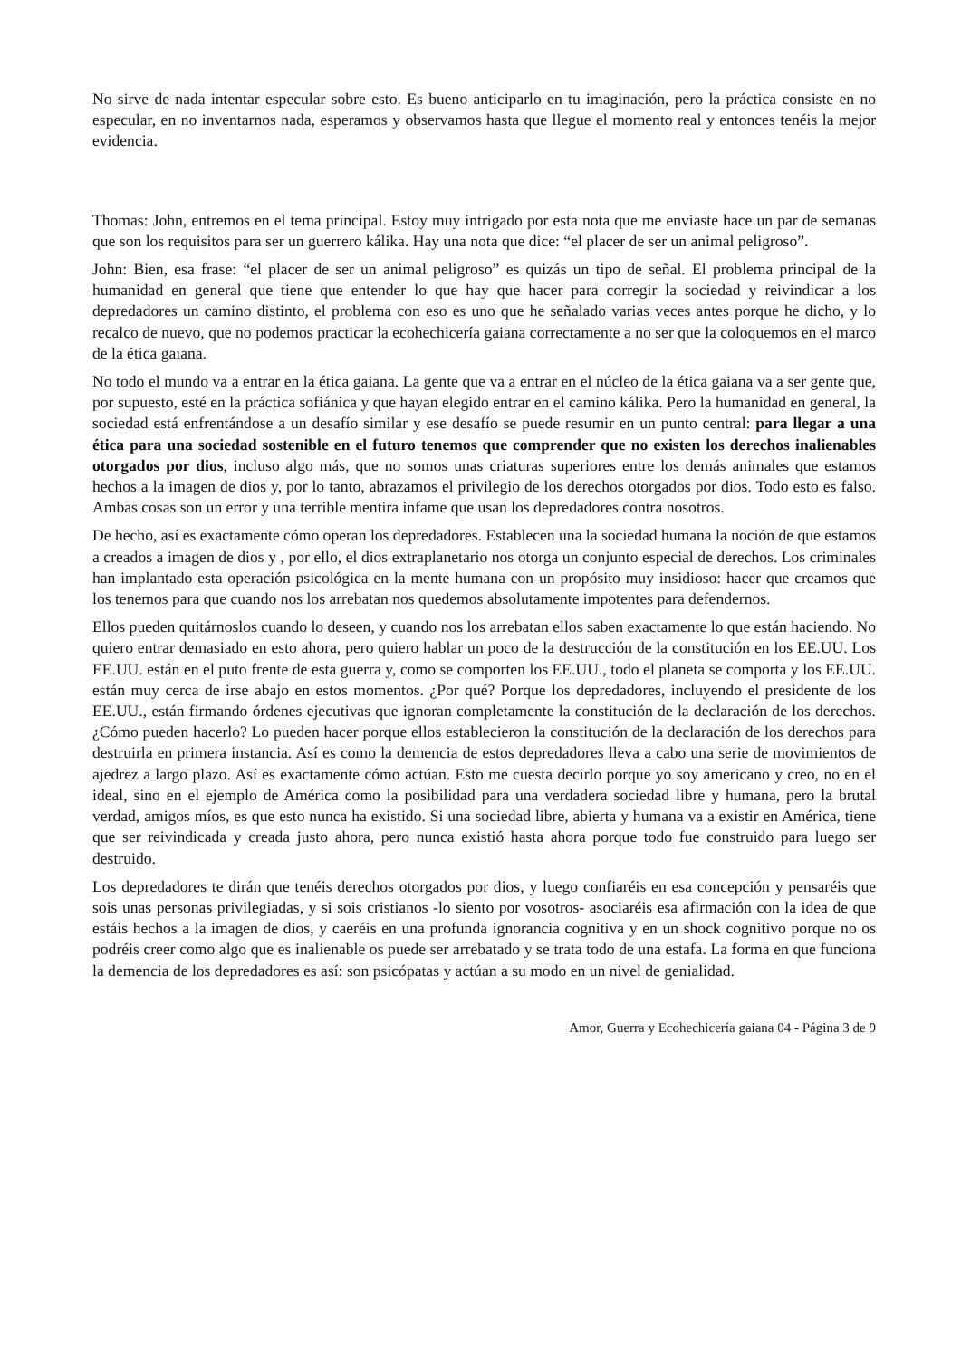No sirve de nada intentar especular sobre esto. Es bueno anticiparlo en tu imaginación, pero la práctica consiste en no especular, en no inventarnos nada, esperamos y observamos hasta que llegue el momento real y entonces tenéis la mejor evidencia.
Thomas: John, entremos en el tema principal. Estoy muy intrigado por esta nota que me enviaste hace un par de semanas que son los requisitos para ser un guerrero kálika. Hay una nota que dice: “el placer de ser un animal peligroso”.
John: Bien, esa frase: “el placer de ser un animal peligroso” es quizás un tipo de señal. El problema principal de la humanidad en general que tiene que entender lo que hay que hacer para corregir la sociedad y reivindicar a los depredadores un camino distinto, el problema con eso es uno que he señalado varias veces antes porque he dicho, y lo recalco de nuevo, que no podemos practicar la ecohechicería gaiana correctamente a no ser que la coloquemos en el marco de la ética gaiana.
No todo el mundo va a entrar en la ética gaiana. La gente que va a entrar en el núcleo de la ética gaiana va a ser gente que, por supuesto, esté en la práctica sofiánica y que hayan elegido entrar en el camino kálika. Pero la humanidad en general, la sociedad está enfrentándose a un desafío similar y ese desafío se puede resumir en un punto central: para llegar a una ética para una sociedad sostenible en el futuro tenemos que comprender que no existen los derechos inalienables otorgados por dios, incluso algo más, que no somos unas criaturas superiores entre los demás animales que estamos hechos a la imagen de dios y, por lo tanto, abrazamos el privilegio de los derechos otorgados por dios. Todo esto es falso. Ambas cosas son un error y una terrible mentira infame que usan los depredadores contra nosotros.
De hecho, así es exactamente cómo operan los depredadores. Establecen una la sociedad humana la noción de que estamos a creados a imagen de dios y , por ello, el dios extraplanetario nos otorga un conjunto especial de derechos. Los criminales han implantado esta operación psicológica en la mente humana con un propósito muy insidioso: hacer que creamos que los tenemos para que cuando nos los arrebatan nos quedemos absolutamente impotentes para defendernos.
Ellos pueden quitárnoslos cuando lo deseen, y cuando nos los arrebatan ellos saben exactamente lo que están haciendo. No quiero entrar demasiado en esto ahora, pero quiero hablar un poco de la destrucción de la constitución en los EE.UU. Los EE.UU. están en el puto frente de esta guerra y, como se comporten los EE.UU., todo el planeta se comporta y los EE.UU. están muy cerca de irse abajo en estos momentos. ¿Por qué? Porque los depredadores, incluyendo el presidente de los EE.UU., están firmando órdenes ejecutivas que ignoran completamente la constitución de la declaración de los derechos. ¿Cómo pueden hacerlo? Lo pueden hacer porque ellos establecieron la constitución de la declaración de los derechos para destruirla en primera instancia. Así es como la demencia de estos depredadores lleva a cabo una serie de movimientos de ajedrez a largo plazo. Así es exactamente cómo actúan. Esto me cuesta decirlo porque yo soy americano y creo, no en el ideal, sino en el ejemplo de América como la posibilidad para una verdadera sociedad libre y humana, pero la brutal verdad, amigos míos, es que esto nunca ha existido. Si una sociedad libre, abierta y humana va a existir en América, tiene que ser reivindicada y creada justo ahora, pero nunca existió hasta ahora porque todo fue construido para luego ser destruido.
Los depredadores te dirán que tenéis derechos otorgados por dios, y luego confiaréis en esa concepción y pensaréis que sois unas personas privilegiadas, y si sois cristianos -lo siento por vosotros- asociaréis esa afirmación con la idea de que estáis hechos a la imagen de dios, y caeréis en una profunda ignorancia cognitiva y en un shock cognitivo porque no os podréis creer como algo que es inalienable os puede ser arrebatado y se trata todo de una estafa. La forma en que funciona la demencia de los depredadores es así: son psicópatas y actúan a su modo en un nivel de genialidad.
Amor, Guerra y Ecohechicería gaiana 04 - Página 3 de 9